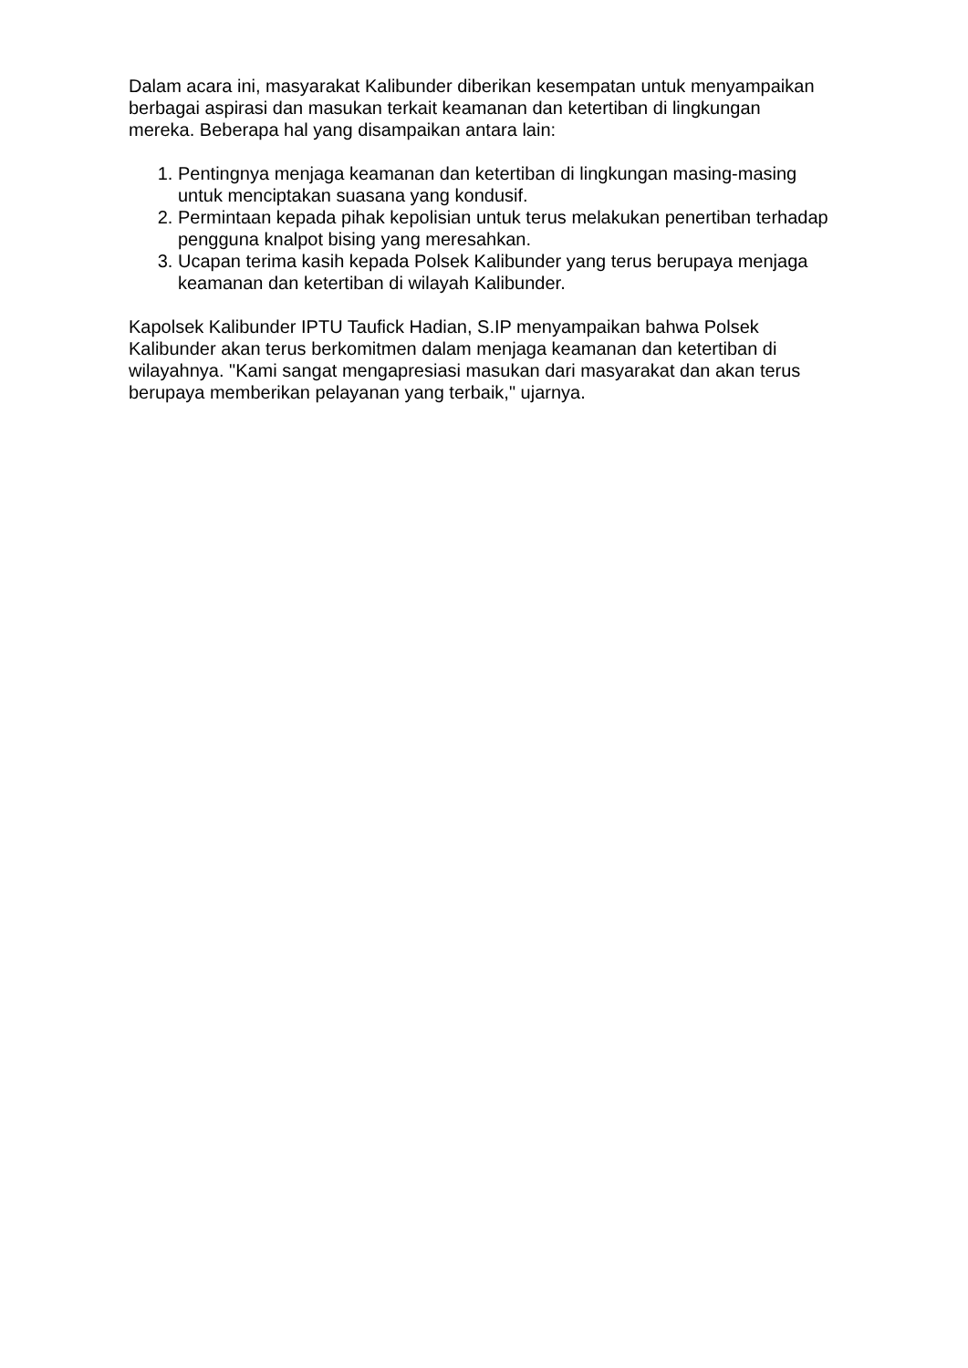Dalam acara ini, masyarakat Kalibunder diberikan kesempatan untuk menyampaikan berbagai aspirasi dan masukan terkait keamanan dan ketertiban di lingkungan mereka. Beberapa hal yang disampaikan antara lain:
1. Pentingnya menjaga keamanan dan ketertiban di lingkungan masing-masing untuk menciptakan suasana yang kondusif.
2. Permintaan kepada pihak kepolisian untuk terus melakukan penertiban terhadap pengguna knalpot bising yang meresahkan.
3. Ucapan terima kasih kepada Polsek Kalibunder yang terus berupaya menjaga keamanan dan ketertiban di wilayah Kalibunder.
Kapolsek Kalibunder IPTU Taufick Hadian, S.IP menyampaikan bahwa Polsek Kalibunder akan terus berkomitmen dalam menjaga keamanan dan ketertiban di wilayahnya. "Kami sangat mengapresiasi masukan dari masyarakat dan akan terus berupaya memberikan pelayanan yang terbaik," ujarnya.